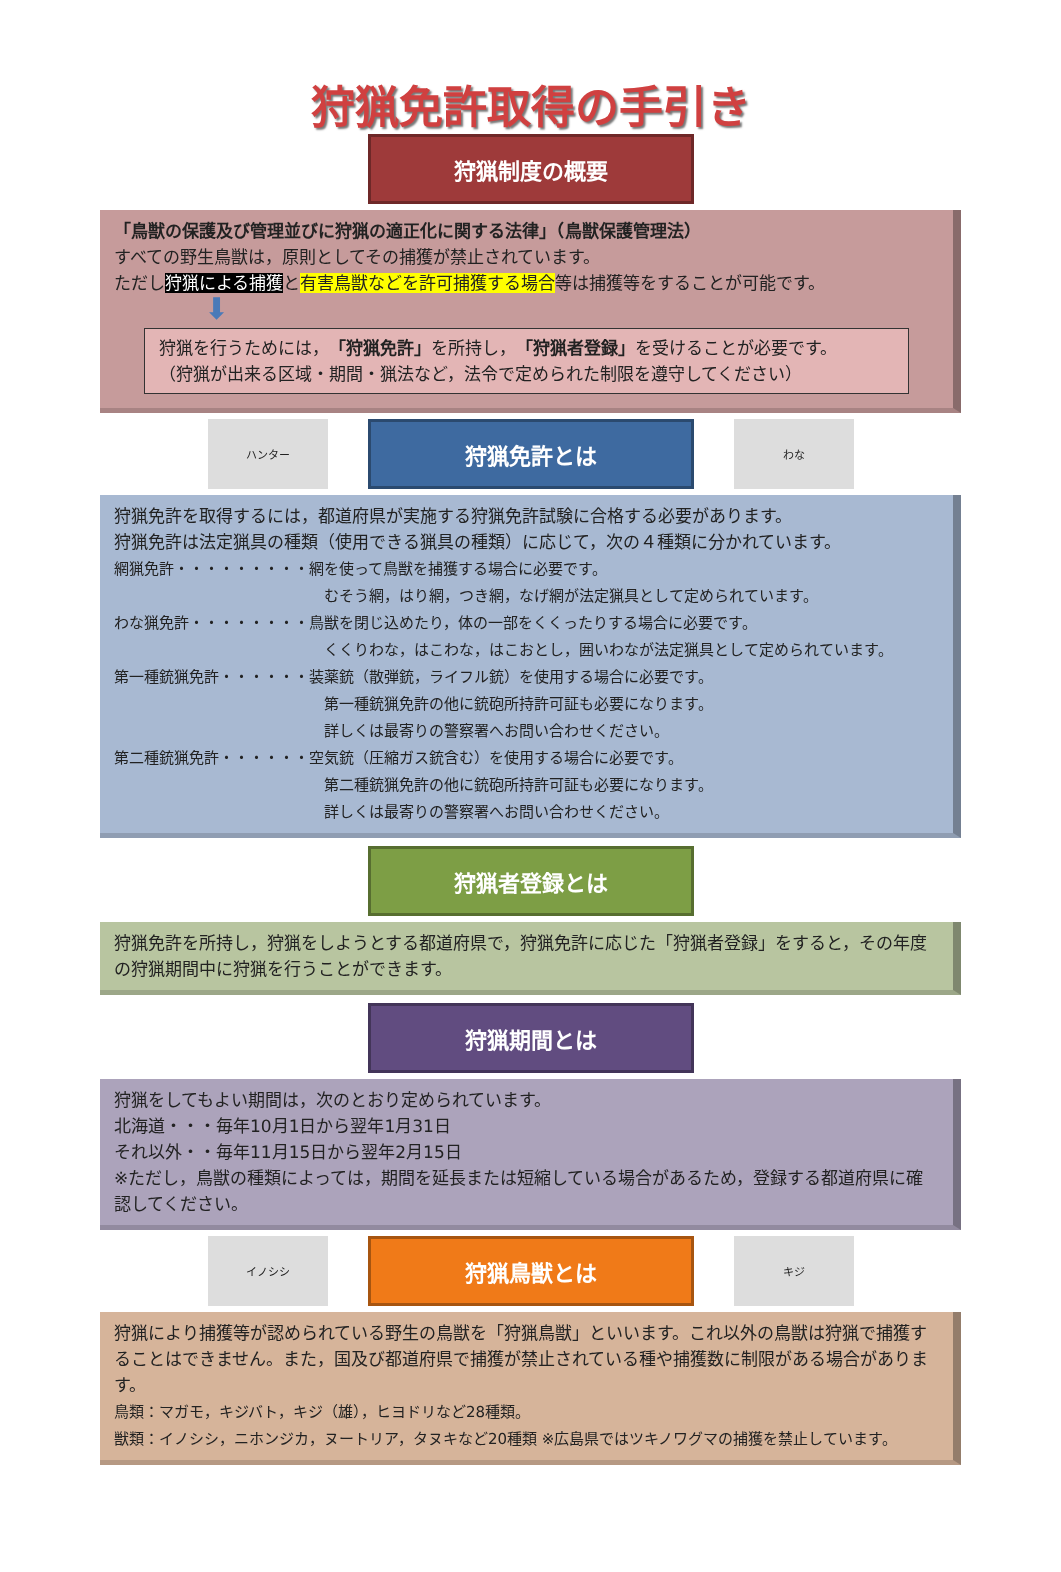狩猟免許取得の手引き
狩猟制度の概要
「鳥獣の保護及び管理並びに狩猟の適正化に関する法律」（鳥獣保護管理法）
すべての野生鳥獣は，原則としてその捕獲が禁止されています。
ただし狩猟による捕獲と有害鳥獣などを許可捕獲する場合等は捕獲等をすることが可能です。
⬇
狩猟を行うためには，「狩猟免許」を所持し，「狩猟者登録」を受けることが必要です。
（狩猟が出来る区域・期間・猟法など，法令で定められた制限を遵守してください）
ハンター
狩猟免許とは
わな
狩猟免許を取得するには，都道府県が実施する狩猟免許試験に合格する必要があります。
狩猟免許は法定猟具の種類（使用できる猟具の種類）に応じて，次の４種類に分かれています。
網猟免許・・・・・・・・・網を使って鳥獣を捕獲する場合に必要です。
むそう網，はり網，つき網，なげ網が法定猟具として定められています。
わな猟免許・・・・・・・・鳥獣を閉じ込めたり，体の一部をくくったりする場合に必要です。
くくりわな，はこわな，はこおとし，囲いわなが法定猟具として定められています。
第一種銃猟免許・・・・・・装薬銃（散弾銃，ライフル銃）を使用する場合に必要です。
第一種銃猟免許の他に銃砲所持許可証も必要になります。
詳しくは最寄りの警察署へお問い合わせください。
第二種銃猟免許・・・・・・空気銃（圧縮ガス銃含む）を使用する場合に必要です。
第二種銃猟免許の他に銃砲所持許可証も必要になります。
詳しくは最寄りの警察署へお問い合わせください。
狩猟者登録とは
狩猟免許を所持し，狩猟をしようとする都道府県で，狩猟免許に応じた「狩猟者登録」をすると，その年度の狩猟期間中に狩猟を行うことができます。
狩猟期間とは
狩猟をしてもよい期間は，次のとおり定められています。
北海道・・・毎年10月1日から翌年1月31日
それ以外・・毎年11月15日から翌年2月15日
※ただし，鳥獣の種類によっては，期間を延長または短縮している場合があるため，登録する都道府県に確認してください。
イノシシ
狩猟鳥獣とは
キジ
狩猟により捕獲等が認められている野生の鳥獣を「狩猟鳥獣」といいます。これ以外の鳥獣は狩猟で捕獲することはできません。また，国及び都道府県で捕獲が禁止されている種や捕獲数に制限がある場合があります。
鳥類：マガモ，キジバト，キジ（雄），ヒヨドリなど28種類。
獣類：イノシシ，ニホンジカ，ヌートリア，タヌキなど20種類 ※広島県ではツキノワグマの捕獲を禁止しています。